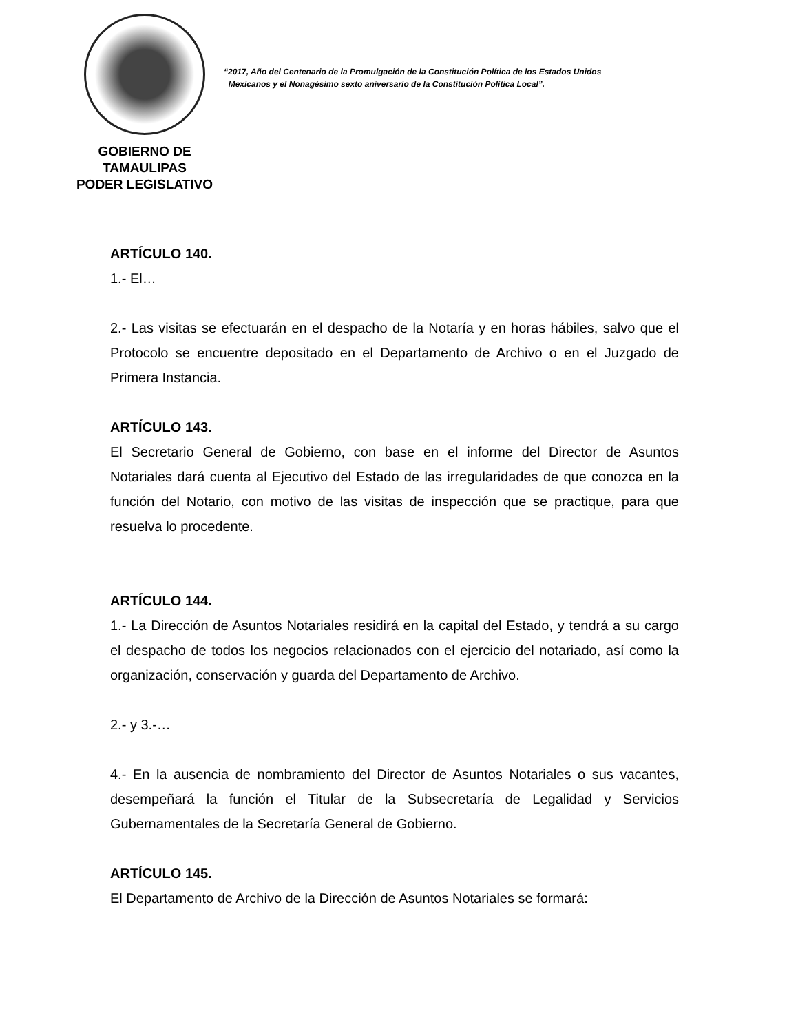GOBIERNO DE TAMAULIPAS
PODER LEGISLATIVO
“2017, Año del Centenario de la Promulgación de la Constitución Política de los Estados Unidos
Mexicanos y el Nonagésimo sexto aniversario de la Constitución Política Local”.
ARTÍCULO 140.
1.- El…
2.- Las visitas se efectuarán en el despacho de la Notaría y en horas hábiles, salvo que el Protocolo se encuentre depositado en el Departamento de Archivo o en el Juzgado de Primera Instancia.
ARTÍCULO 143.
El Secretario General de Gobierno, con base en el informe del Director de Asuntos Notariales dará cuenta al Ejecutivo del Estado de las irregularidades de que conozca en la función del Notario, con motivo de las visitas de inspección que se practique, para que resuelva lo procedente.
ARTÍCULO 144.
1.- La Dirección de Asuntos Notariales residirá en la capital del Estado, y tendrá a su cargo el despacho de todos los negocios relacionados con el ejercicio del notariado, así como la organización, conservación y guarda del Departamento de Archivo.
2.- y 3.-…
4.- En la ausencia de nombramiento del Director de Asuntos Notariales o sus vacantes, desempeñará la función el Titular de la Subsecretaría de Legalidad y Servicios Gubernamentales de la Secretaría General de Gobierno.
ARTÍCULO 145.
El Departamento de Archivo de la Dirección de Asuntos Notariales se formará: